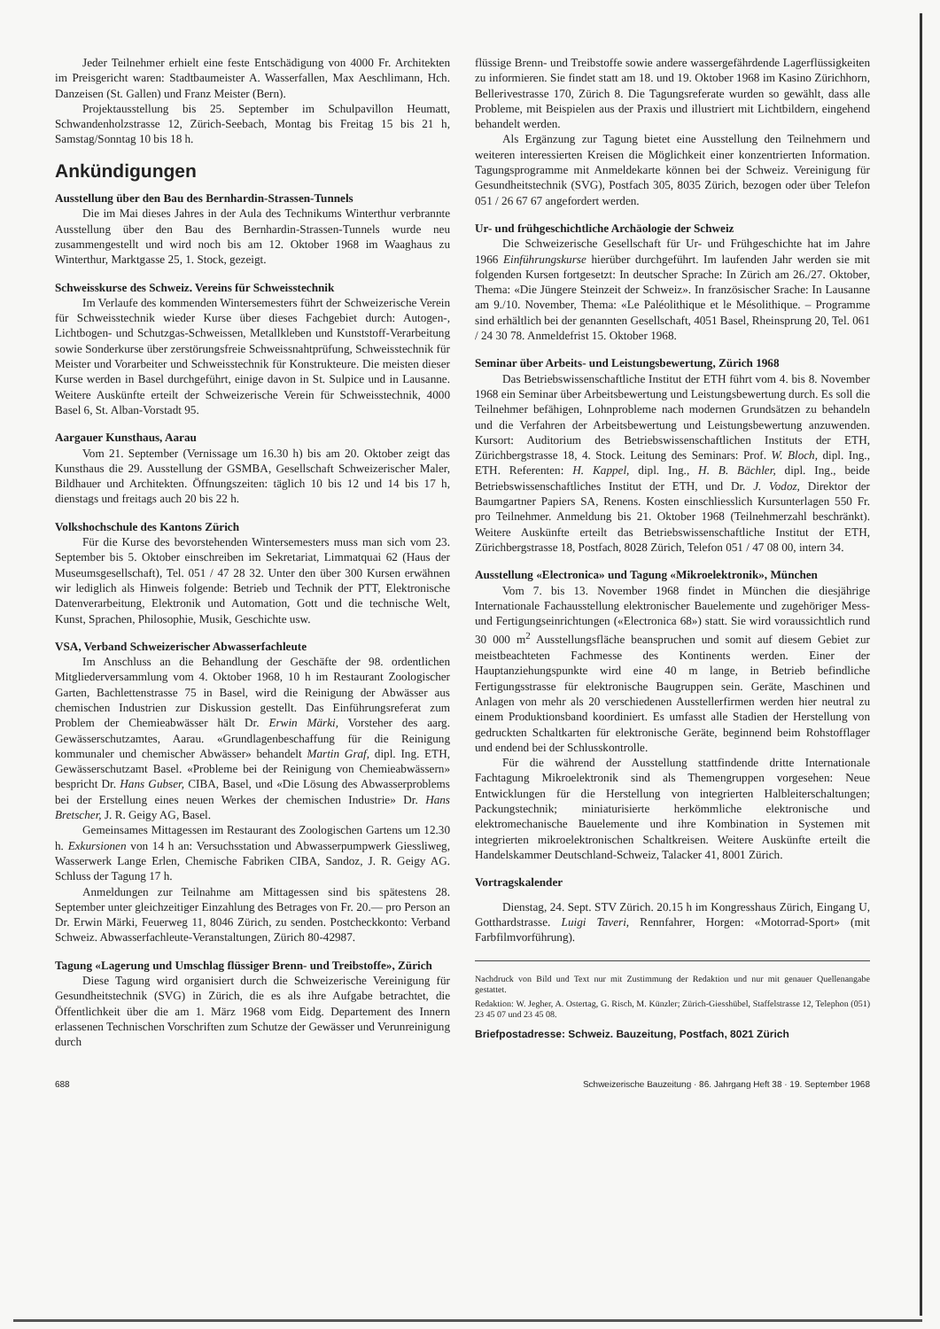Jeder Teilnehmer erhielt eine feste Entschädigung von 4000 Fr. Architekten im Preisgericht waren: Stadtbaumeister A. Wasserfallen, Max Aeschlimann, Hch. Danzeisen (St. Gallen) und Franz Meister (Bern).
Projektausstellung bis 25. September im Schulpavillon Heumatt, Schwandenholzstrasse 12, Zürich-Seebach, Montag bis Freitag 15 bis 21 h, Samstag/Sonntag 10 bis 18 h.
Ankündigungen
Ausstellung über den Bau des Bernhardin-Strassen-Tunnels
Die im Mai dieses Jahres in der Aula des Technikums Winterthur verbrannte Ausstellung über den Bau des Bernhardin-Strassen-Tunnels wurde neu zusammengestellt und wird noch bis am 12. Oktober 1968 im Waaghaus zu Winterthur, Marktgasse 25, 1. Stock, gezeigt.
Schweisskurse des Schweiz. Vereins für Schweisstechnik
Im Verlaufe des kommenden Wintersemesters führt der Schweizerische Verein für Schweisstechnik wieder Kurse über dieses Fachgebiet durch: Autogen-, Lichtbogen- und Schutzgas-Schweissen, Metallkleben und Kunststoff-Verarbeitung sowie Sonderkurse über zerstörungsfreie Schweissnahtprüfung, Schweisstechnik für Meister und Vorarbeiter und Schweisstechnik für Konstrukteure. Die meisten dieser Kurse werden in Basel durchgeführt, einige davon in St. Sulpice und in Lausanne. Weitere Auskünfte erteilt der Schweizerische Verein für Schweisstechnik, 4000 Basel 6, St. Alban-Vorstadt 95.
Aargauer Kunsthaus, Aarau
Vom 21. September (Vernissage um 16.30 h) bis am 20. Oktober zeigt das Kunsthaus die 29. Ausstellung der GSMBA, Gesellschaft Schweizerischer Maler, Bildhauer und Architekten. Öffnungszeiten: täglich 10 bis 12 und 14 bis 17 h, dienstags und freitags auch 20 bis 22 h.
Volkshochschule des Kantons Zürich
Für die Kurse des bevorstehenden Wintersemesters muss man sich vom 23. September bis 5. Oktober einschreiben im Sekretariat, Limmatquai 62 (Haus der Museumsgesellschaft), Tel. 051 / 47 28 32. Unter den über 300 Kursen erwähnen wir lediglich als Hinweis folgende: Betrieb und Technik der PTT, Elektronische Datenverarbeitung, Elektronik und Automation, Gott und die technische Welt, Kunst, Sprachen, Philosophie, Musik, Geschichte usw.
VSA, Verband Schweizerischer Abwasserfachleute
Im Anschluss an die Behandlung der Geschäfte der 98. ordentlichen Mitgliederversammlung vom 4. Oktober 1968, 10 h im Restaurant Zoologischer Garten, Bachlettenstrasse 75 in Basel, wird die Reinigung der Abwässer aus chemischen Industrien zur Diskussion gestellt. Das Einführungsreferat zum Problem der Chemieabwässer hält Dr. Erwin Märki, Vorsteher des aarg. Gewässerschutzamtes, Aarau. «Grundlagenbeschaffung für die Reinigung kommunaler und chemischer Abwässer» behandelt Martin Graf, dipl. Ing. ETH, Gewässerschutzamt Basel. «Probleme bei der Reinigung von Chemieabwässern» bespricht Dr. Hans Gubser, CIBA, Basel, und «Die Lösung des Abwasserproblems bei der Erstellung eines neuen Werkes der chemischen Industrie» Dr. Hans Bretscher, J. R. Geigy AG, Basel.
Gemeinsames Mittagessen im Restaurant des Zoologischen Gartens um 12.30 h. Exkursionen von 14 h an: Versuchsstation und Abwasserpumpwerk Giessliweg, Wasserwerk Lange Erlen, Chemische Fabriken CIBA, Sandoz, J. R. Geigy AG. Schluss der Tagung 17 h.
Anmeldungen zur Teilnahme am Mittagessen sind bis spätestens 28. September unter gleichzeitiger Einzahlung des Betrages von Fr. 20.— pro Person an Dr. Erwin Märki, Feuerweg 11, 8046 Zürich, zu senden. Postcheckkonto: Verband Schweiz. Abwasserfachleute-Veranstaltungen, Zürich 80-42987.
Tagung «Lagerung und Umschlag flüssiger Brenn- und Treibstoffe», Zürich
Diese Tagung wird organisiert durch die Schweizerische Vereinigung für Gesundheitstechnik (SVG) in Zürich, die es als ihre Aufgabe betrachtet, die Öffentlichkeit über die am 1. März 1968 vom Eidg. Departement des Innern erlassenen Technischen Vorschriften zum Schutze der Gewässer und Verunreinigung durch
flüssige Brenn- und Treibstoffe sowie andere wassergefährdende Lagerflüssigkeiten zu informieren. Sie findet statt am 18. und 19. Oktober 1968 im Kasino Zürichhorn, Bellerivestrasse 170, Zürich 8. Die Tagungsreferate wurden so gewählt, dass alle Probleme, mit Beispielen aus der Praxis und illustriert mit Lichtbildern, eingehend behandelt werden.
Als Ergänzung zur Tagung bietet eine Ausstellung den Teilnehmern und weiteren interessierten Kreisen die Möglichkeit einer konzentrierten Information. Tagungsprogramme mit Anmeldekarte können bei der Schweiz. Vereinigung für Gesundheitstechnik (SVG), Postfach 305, 8035 Zürich, bezogen oder über Telefon 051 / 26 67 67 angefordert werden.
Ur- und frühgeschichtliche Archäologie der Schweiz
Die Schweizerische Gesellschaft für Ur- und Frühgeschichte hat im Jahre 1966 Einführungskurse hierüber durchgeführt. Im laufenden Jahr werden sie mit folgenden Kursen fortgesetzt: In deutscher Sprache: In Zürich am 26./27. Oktober, Thema: «Die Jüngere Steinzeit der Schweiz». In französischer Srache: In Lausanne am 9./10. November, Thema: «Le Paléolithique et le Mésolithique. – Programme sind erhältlich bei der genannten Gesellschaft, 4051 Basel, Rheinsprung 20, Tel. 061 / 24 30 78. Anmeldefrist 15. Oktober 1968.
Seminar über Arbeits- und Leistungsbewertung, Zürich 1968
Das Betriebswissenschaftliche Institut der ETH führt vom 4. bis 8. November 1968 ein Seminar über Arbeitsbewertung und Leistungsbewertung durch. Es soll die Teilnehmer befähigen, Lohnprobleme nach modernen Grundsätzen zu behandeln und die Verfahren der Arbeitsbewertung und Leistungsbewertung anzuwenden. Kursort: Auditorium des Betriebswissenschaftlichen Instituts der ETH, Zürichbergstrasse 18, 4. Stock. Leitung des Seminars: Prof. W. Bloch, dipl. Ing., ETH. Referenten: H. Kappel, dipl. Ing., H. B. Bächler, dipl. Ing., beide Betriebswissenschaftliches Institut der ETH, und Dr. J. Vodoz, Direktor der Baumgartner Papiers SA, Renens. Kosten einschliesslich Kursunterlagen 550 Fr. pro Teilnehmer. Anmeldung bis 21. Oktober 1968 (Teilnehmerzahl beschränkt). Weitere Auskünfte erteilt das Betriebswissenschaftliche Institut der ETH, Zürichbergstrasse 18, Postfach, 8028 Zürich, Telefon 051 / 47 08 00, intern 34.
Ausstellung «Electronica» und Tagung «Mikroelektronik», München
Vom 7. bis 13. November 1968 findet in München die diesjährige Internationale Fachausstellung elektronischer Bauelemente und zugehöriger Mess- und Fertigungseinrichtungen («Electronica 68») statt. Sie wird voraussichtlich rund 30 000 m<sup>2</sup> Ausstellungsfläche beanspruchen und somit auf diesem Gebiet zur meistbeachteten Fachmesse des Kontinents werden. Einer der Hauptanziehungspunkte wird eine 40 m lange, in Betrieb befindliche Fertigungsstrasse für elektronische Baugruppen sein. Geräte, Maschinen und Anlagen von mehr als 20 verschiedenen Ausstellerfirmen werden hier neutral zu einem Produktionsband koordiniert. Es umfasst alle Stadien der Herstellung von gedruckten Schaltkarten für elektronische Geräte, beginnend beim Rohstofflager und endend bei der Schlusskontrolle.
Für die während der Ausstellung stattfindende dritte Internationale Fachtagung Mikroelektronik sind als Themengruppen vorgesehen: Neue Entwicklungen für die Herstellung von integrierten Halbleiterschaltungen; Packungstechnik; miniaturisierte herkömmliche elektronische und elektromechanische Bauelemente und ihre Kombination in Systemen mit integrierten mikroelektronischen Schaltkreisen. Weitere Auskünfte erteilt die Handelskammer Deutschland-Schweiz, Talacker 41, 8001 Zürich.
Vortragskalender
Dienstag, 24. Sept. STV Zürich. 20.15 h im Kongresshaus Zürich, Eingang U, Gotthardstrasse. Luigi Taveri, Rennfahrer, Horgen: «Motorrad-Sport» (mit Farbfilmvorführung).
Nachdruck von Bild und Text nur mit Zustimmung der Redaktion und nur mit genauer Quellenangabe gestattet.
Redaktion: W. Jegher, A. Ostertag, G. Risch, M. Künzler; Zürich-Giesshübel, Staffelstrasse 12, Telephon (051) 23 45 07 und 23 45 08.
Briefpostadresse: Schweiz. Bauzeitung, Postfach, 8021 Zürich
688 Schweizerische Bauzeitung · 86. Jahrgang Heft 38 · 19. September 1968